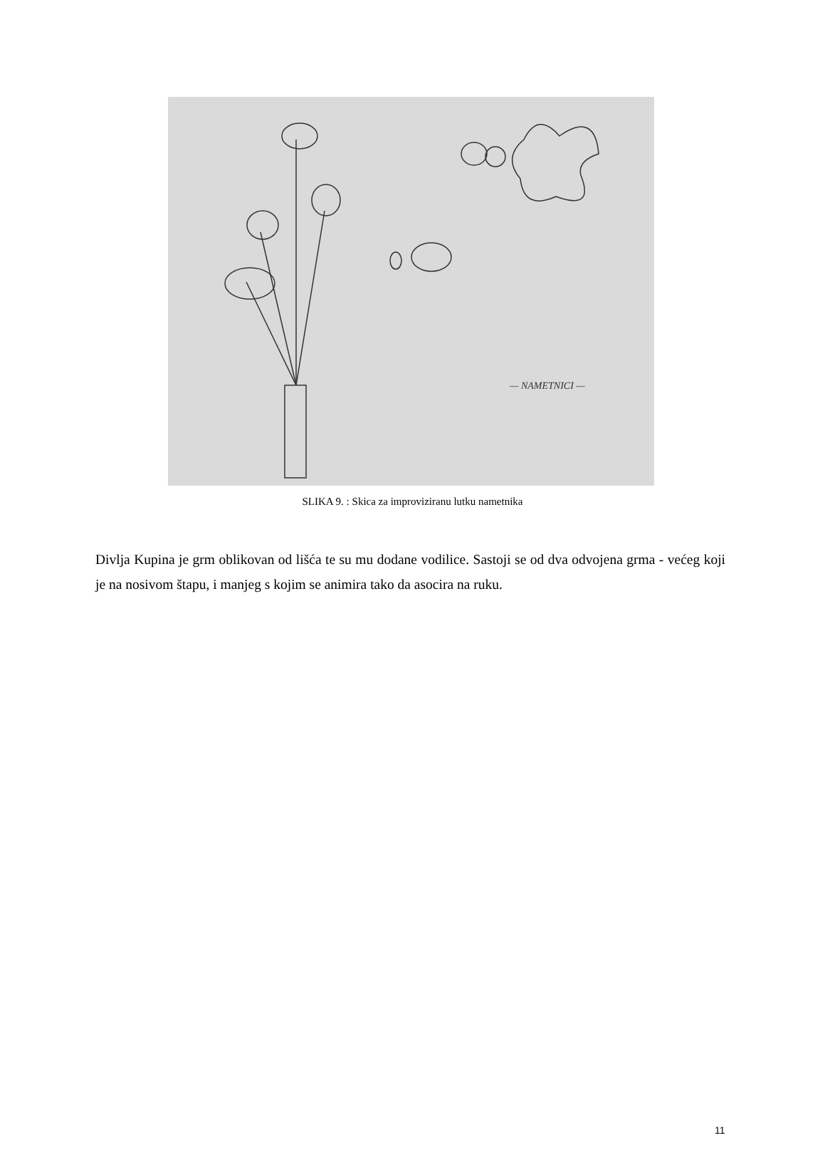— NAMETNICI —
SLIKA 9. : Skica za improviziranu lutku nametnika
Divlja Kupina je grm oblikovan od lišća te su mu dodane vodilice. Sastoji se od dva odvojena grma - većeg koji je na nosivom štapu, i manjeg s kojim se animira tako da asocira na ruku.
11